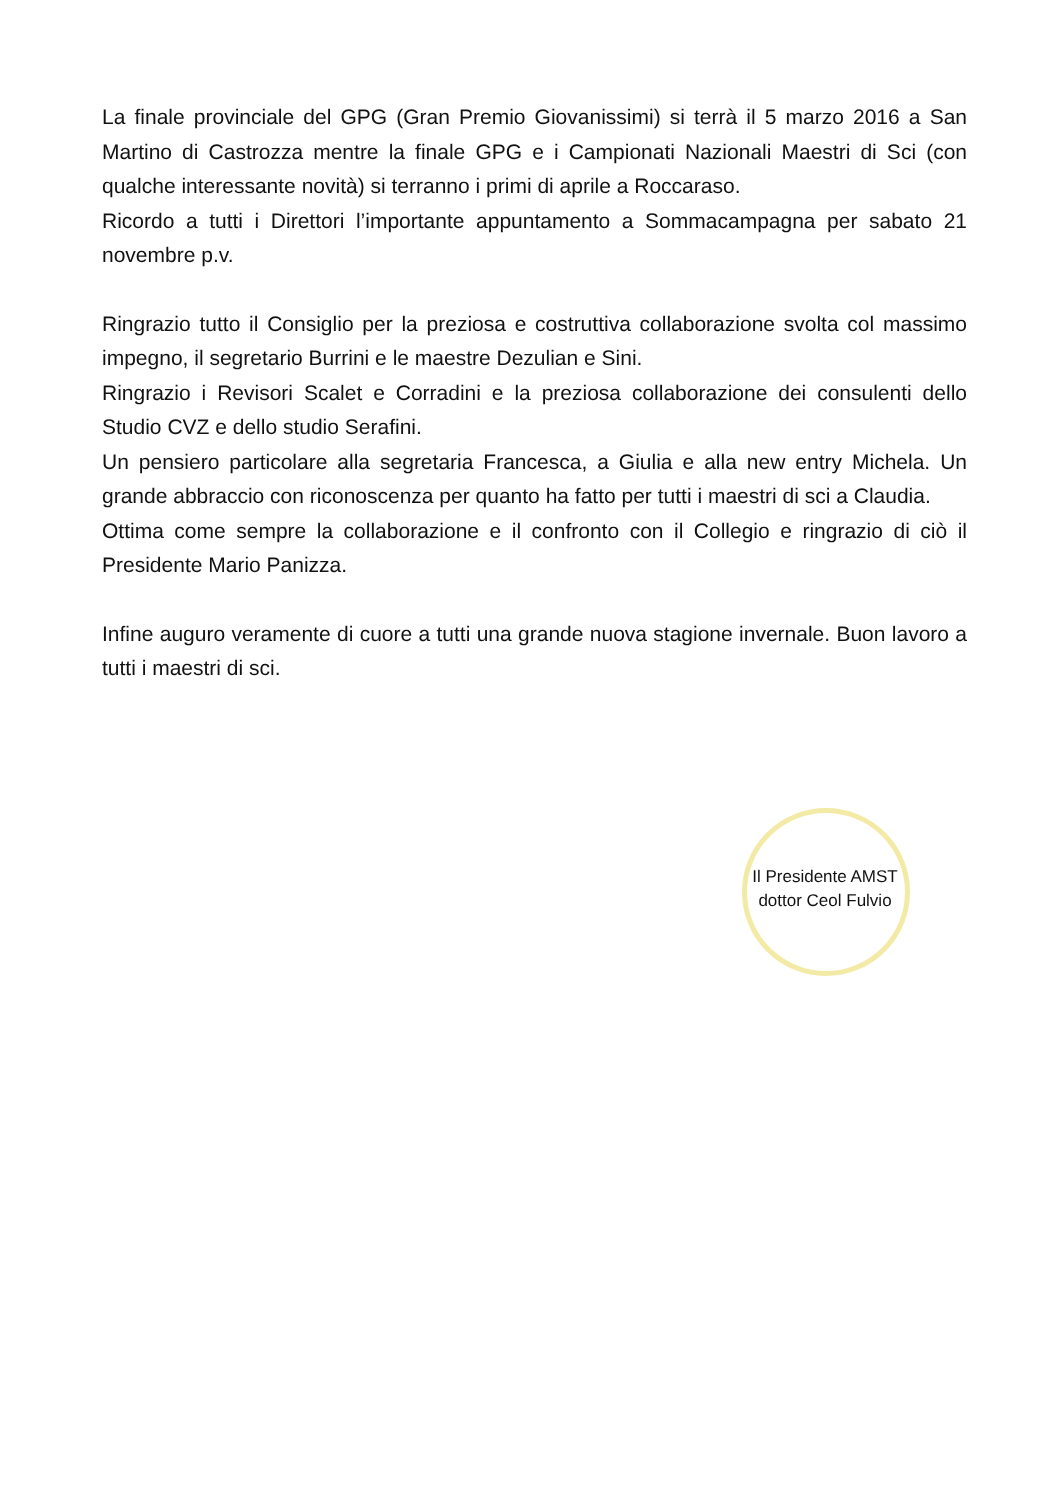La finale provinciale del GPG (Gran Premio Giovanissimi) si terrà il 5 marzo 2016 a San Martino di Castrozza mentre la finale GPG e i Campionati Nazionali Maestri di Sci (con qualche interessante novità) si terranno i primi di aprile a Roccaraso.
Ricordo a tutti i Direttori l’importante appuntamento a Sommacampagna per sabato 21 novembre p.v.
Ringrazio tutto il Consiglio per la preziosa e costruttiva collaborazione svolta col massimo impegno, il segretario Burrini e le maestre Dezulian e Sini.
Ringrazio i Revisori Scalet e Corradini e la preziosa collaborazione dei consulenti dello Studio CVZ e dello studio Serafini.
Un pensiero particolare alla segretaria Francesca, a Giulia e alla new entry Michela. Un grande abbraccio con riconoscenza per quanto ha fatto per tutti i maestri di sci a Claudia.
Ottima come sempre la collaborazione e il confronto con il Collegio e ringrazio di ciò il Presidente Mario Panizza.
Infine auguro veramente di cuore a tutti una grande nuova stagione invernale. Buon lavoro a tutti i maestri di sci.
Il Presidente AMST
dottor Ceol Fulvio